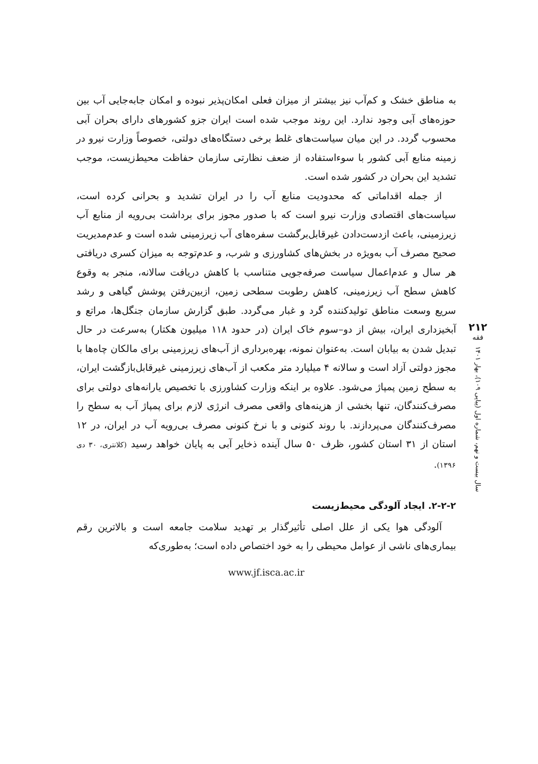به مناطق خشک و کم‌آب نیز بیشتر از میزان فعلی امکان‌پذیر نبوده و امکان جابه‌جایی آب بین حوزه‌های آبی وجود ندارد. این روند موجب شده است ایران جزو کشورهای دارای بحران آبی محسوب گردد. در این میان سیاست‌های غلط برخی دستگاه‌های دولتی، خصوصاً وزارت نیرو در زمینه منابع آبی کشور با سوءاستفاده از ضعف نظارتی سازمان حفاظت محیط‌زیست، موجب تشدید این بحران در کشور شده است.
از جمله اقداماتی که محدودیت منابع آب را در ایران تشدید و بحرانی کرده است، سیاست‌های اقتصادی وزارت نیرو است که با صدور مجوز برای برداشت بی‌رویه از منابع آب زیرزمینی، باعث ازدست‌دادن غیرقابل‌برگشت سفره‌های آب زیرزمینی شده است و عدم‌مدیریت صحیح مصرف آب به‌ویژه در بخش‌های کشاورزی و شرب، و عدم‌توجه به میزان کسری دریافتی هر سال و عدم‌اعمال سیاست صرفه‌جویی متناسب با کاهش دریافت سالانه، منجر به وقوع کاهش سطح آب زیرزمینی، کاهش رطوبت سطحی زمین، ازبین‌رفتن پوشش گیاهی و رشد سریع وسعت مناطق تولیدکننده گرد و غبار می‌گردد. طبق گزارش سازمان جنگل‌ها، مراتع و آبخیزداری ایران، بیش از دو–سوم خاک ایران (در حدود ۱۱۸ میلیون هکتار) به‌سرعت در حال تبدیل شدن به بیابان است. به‌عنوان نمونه، بهره‌برداری از آب‌های زیرزمینی برای مالکان چاه‌ها با مجوز دولتی آزاد است و سالانه ۴ میلیارد متر مکعب از آب‌های زیرزمینی غیرقابل‌بازگشت ایران، به سطح زمین پمپاژ می‌شود. علاوه بر اینکه وزارت کشاورزی با تخصیص یارانه‌های دولتی برای مصرف‌کنندگان، تنها بخشی از هزینه‌های واقعی مصرف انرژی لازم برای پمپاژ آب به سطح را مصرف‌کنندگان می‌پردازند. با روند کنونی و با نرخ کنونی مصرف بی‌رویه آب در ایران، در ۱۲ استان از ۳۱ استان کشور، ظرف ۵۰ سال آینده ذخایر آبی به پایان خواهد رسید (کلانتری، ۳۰ دی ۱۳۹۶).
۲-۲-۲. ایجاد آلودگی محیط‌زیست
آلودگی هوا یکی از علل اصلی تأثیرگذار بر تهدید سلامت جامعه است و بالاترین رقم بیماری‌های ناشی از عوامل محیطی را به خود اختصاص داده است؛ به‌طوری‌که
www.jf.isca.ac.ir
۲۱۲
فقه
سال بیست و نهم، شماره اول (پیاپی ۱۰۹)، بهار ۱۴۰۱